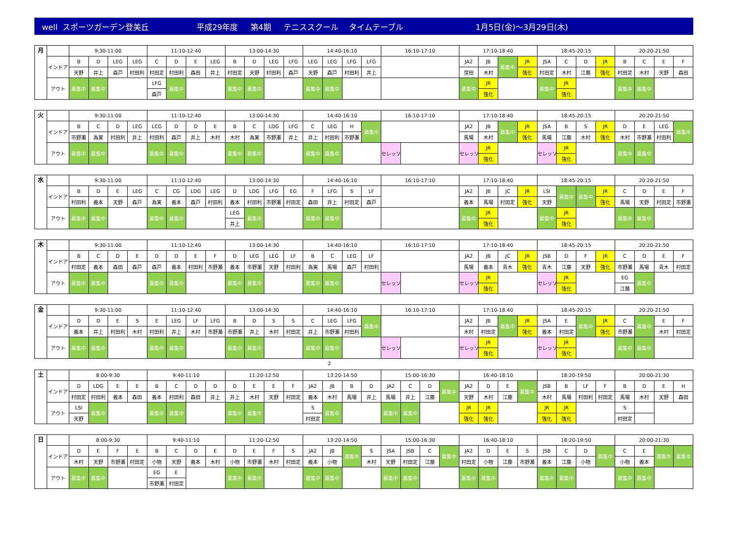well スポーツガーデン登美丘 平成29年度 第4期 テニススクール タイムテーブル 1月5日(金)～3月29日(木)
| 月 | | 9:30-11:00 | | | | 11:10-12:40 | | | | 13:00-14:30 | | | | 14:40-16:10 | | | | 16:10-17:10 | 17:10-18:40 | | | | 18:45-20:15 | | | | 20:20-21:50 | | | |
| | インドア | B | D | LEG | LEG | C | D | E | LEG | B | D | LEG | LFG | LEG | LEG | LFG | LFG | | JA2 | JB | 募集中 | JR | JSA | C | D | JR | B | C | E | F |
| | | 天野 | 井上 | 森戸 | 村田利 | 村田定 | 村田利 | 森田 | 井上 | 村田定 | 天野 | 村田利 | 森戸 | 天野 | 森戸 | 村田利 | 井上 | | 窪田 | 木村 | | 強化 | 村田定 | 木村 | 江藤 | 強化 | 村田定 | 木村 | 天野 | 森田 |
| | アウト | 募集中 | 募集中 | | | LFG | 募集中 | | | 募集中 | 募集中 | | | 募集中 | 募集中 | | | | 募集中 | JR | | | 募集中 | JR | | | 募集中 | 募集中 | | |
| | | | | | | 森戸 | | | | | | | | | | | | | | 強化 | | | | 強化 | | | | | | |
| 火 | | 9:30-11:00 | | | | 11:10-12:40 | | | | 13:00-14:30 | | | | 14:40-16:10 | | | | 16:10-17:10 | | 17:10-18:40 | | | | 18:45-20:15 | | | | 20:20-21:50 | | | |
| | インドア | B | C | D | LEG | LCG | D | D | E | B | C | LDG | LFG | C | LEG | H | 募集中 | | | JA2 | JB | 募集中 | JR | JSA | B | S | JR | D | E | LEG | 募集中 |
| | | 市野瀬 | 為実 | 村田利 | 井上 | 村田利 | 森戸 | 井上 | 木村 | 木村 | 為実 | 市野瀬 | 井上 | 井上 | 村田利 | 市野瀬 | | | | 馬場 | 木村 | | 強化 | 馬場 | 江藤 | 木村 | 強化 | 木村 | 市野瀬 | 村田利 | |
| | アウト | 募集中 | 募集中 | | | 募集中 | 募集中 | | | 募集中 | 募集中 | | | 募集中 | 募集中 | | | セレッソ | | セレッソ | JR | | | セレッソ | JR | | | 募集中 | 募集中 | | |
| | | | | | | | | | | | | | | | | | | | | | 強化 | | | | 強化 | | | | | | |
| 水 | | 9:30-11:00 | | | | 11:10-12:40 | | | | 13:00-14:30 | | | | 14:40-16:10 | | | | 16:10-17:10 | 17:10-18:40 | | | | 18:45-20:15 | | | | 20:20-21:50 | | | |
| | インドア | B | D | E | LEG | C | CG | LDG | LEG | D | LDG | LFG | EG | F | LFG | S | LF | | JA2 | JB | JC | JR | LSI | 募集中 | 募集中 | JR | C | D | E | F |
| | | 村田利 | 義本 | 天野 | 森戸 | 為実 | 義本 | 森戸 | 村田利 | 義本 | 村田利 | 市野瀬 | 村田定 | 森田 | 井上 | 村田定 | 森戸 | | 義本 | 馬場 | 村田定 | 強化 | 天野 | | | 強化 | 馬場 | 天野 | 村田定 | 市野瀬 |
| | アウト | 募集中 | 募集中 | | | 募集中 | 募集中 | | | LEG | 募集中 | | | 募集中 | 募集中 | | | | 募集中 | JR | | | 募集中 | JR | | | 募集中 | 募集中 | | |
| | | | | | | | | | | 井上 | | | | | | | | | | 強化 | | | | 強化 | | | | | | |
| 木 | | 9:30-11:00 | | | | 11:10-12:40 | | | | 13:00-14:30 | | | | 14:40-16:10 | | | | 16:10-17:10 | | 17:10-18:40 | | | | 18:45-20:15 | | | | 20:20-21:50 | | | |
| | インドア | B | C | D | E | D | D | E | F | D | LEG | LEG | LF | B | C | LEG | LF | | | JA2 | JB | JC | JR | JSB | D | F | JR | C | D | E | F |
| | | 村田定 | 義本 | 森田 | 森戸 | 森戸 | 義本 | 村田利 | 市野瀬 | 義本 | 市野瀬 | 天野 | 村田利 | 為実 | 馬場 | 森戸 | 村田利 | | | 馬場 | 義本 | 青木 | 強化 | 青木 | 江藤 | 天野 | 強化 | 市野瀬 | 馬場 | 青木 | 村田定 |
| | アウト | 募集中 | 募集中 | | | 募集中 | 募集中 | | | 募集中 | 募集中 | | | 募集中 | 募集中 | | | セレッソ | | セレッソ | JR | | | セレッソ | JR | | | EG | 募集中 | | |
| | | | | | | | | | | | | | | | | | | | | | 強化 | | | | 強化 | | | 江藤 | | | |
| 金 | | 9:30-11:00 | | | | 11:10-12:40 | | | | 13:00-14:30 | | | | 14:40-16:10 | | | | 16:10-17:10 | | 17:10-18:40 | | | | 18:45-20:15 | | | | 20:20-21:50 | | | |
| | インドア | D | D | E | S | E | LEG | LF | LFG | B | D | S | S | C | LEG | LFG | 募集中 | | | JA2 | JB | 募集中 | JR | JSA | E | 募集中 | JR | C | 募集中 | E | F |
| | | 義本 | 井上 | 村田利 | 木村 | 村田利 | 井上 | 木村 | 市野瀬 | 市野瀬 | 井上 | 木村 | 村田定 | 井上 | 市野瀬 | 村田利 | | | | 木村 | 村田定 | | 強化 | 義本 | 村田定 | | 強化 | 市野瀬 | | 木村 | 村田定 |
| | アウト | 募集中 | 募集中 | | | 募集中 | 募集中 | | | 募集中 | 募集中 | | | 募集中 | 募集中 | | | セレッソ | | セレッソ | JR | | | セレッソ | JR | | | 募集中 | 募集中 | | |
| | | | | | | | | | | | | | | | | | | | | | 強化 | | | | 強化 | | | | | | |
2
| 土 | | 8:00-9:30 | | | | 9:40-11:10 | | | | 11:20-12:50 | | | | 13:20-14:50 | | | | 15:00-16:30 | | | | 16:40-18:10 | | | | 18:20-19:50 | | | | 20:00-21:30 | | | |
| | インドア | D | LDG | E | E | B | C | D | D | D | E | E | F | JA2 | JB | B | D | JA2 | C | D | 募集中 | JA2 | D | E | 募集中 | JSB | B | LF | F | B | D | E | H |
| | | 村田定 | 村田利 | 義本 | 森田 | 義本 | 村田利 | 森田 | 井上 | 井上 | 木村 | 天野 | 村田定 | 義本 | 木村 | 馬場 | 井上 | 馬場 | 井上 | 江藤 | | 天野 | 木村 | 江藤 | | 木村 | 馬場 | 村田利 | 村田定 | 馬場 | 木村 | 天野 | 森田 |
| | アウト | LSI | 募集中 | | | 募集中 | 募集中 | | | 募集中 | 募集中 | | | S | 募集中 | | | 募集中 | 募集中 | | | JR | JR | | | JR | JR | | | S | | | |
| | | 天野 | | | | | | | | | | | | 村田定 | | | | | | | | 強化 | 強化 | | | 強化 | 強化 | | | 村田定 | | | |
| 日 | | 8:00-9:30 | | | | 9:40-11:10 | | | | 11:20-12:50 | | | | 13:20-14:50 | | | | 15:00-16:30 | | | | 16:40-18:10 | | | | 18:20-19:50 | | | | 20:00-21:30 | | | |
| | インドア | D | E | F | E | B | C | D | E | D | E | F | S | JA2 | JB | 募集中 | S | JSA | JSB | C | 募集中 | JA2 | D | E | S | JSB | C | D | 募集中 | C | E | 募集中 | 募集中 |
| | | 木村 | 天野 | 市野瀬 | 村田定 | 小物 | 天野 | 義本 | 木村 | 小物 | 市野瀬 | 木村 | 村田定 | 義本 | 小物 | | 木村 | 天野 | 村田定 | 江藤 | | 村田定 | 小物 | 江藤 | 市野瀬 | 義本 | 江藤 | 小物 | | 小物 | 義本 | | |
| | アウト | 募集中 | 募集中 | | | EG | E | | | 募集中 | 募集中 | | | 募集中 | 募集中 | | | 募集中 | 募集中 | | | 募集中 | 募集中 | | | 募集中 | 募集中 | | | 募集中 | 募集中 | | |
| | | | | | | 市野瀬 | 村田定 | | | | | | | | | | | | | | | | | | | | | | | | | | |